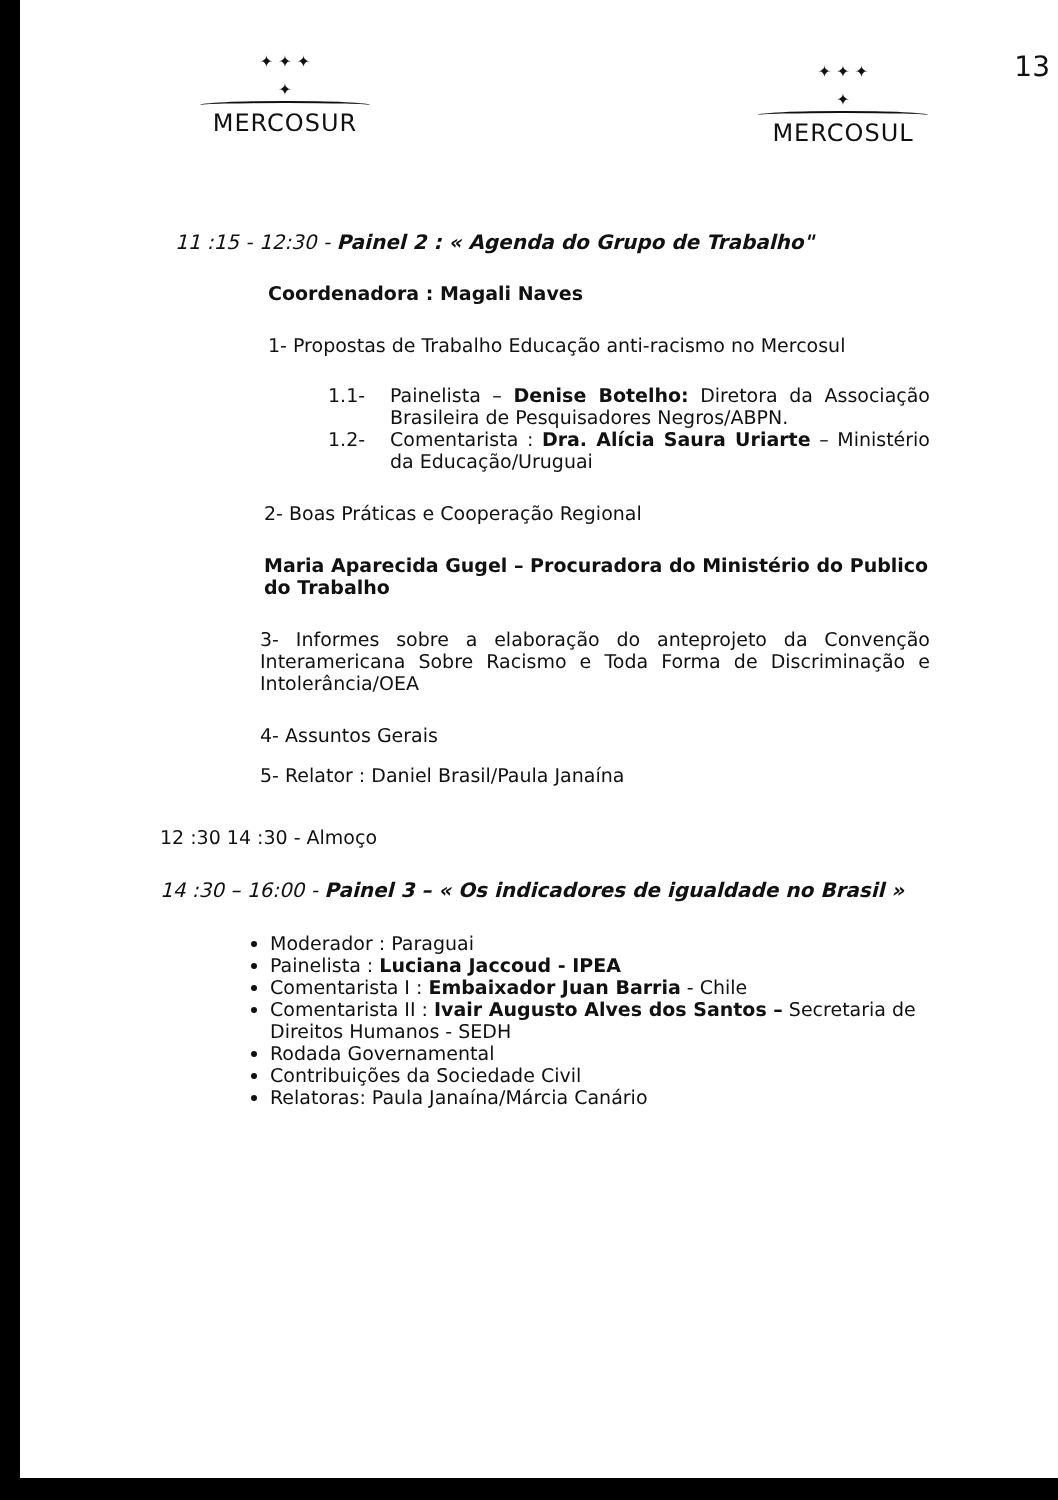13
✦ ✦ ✦
✦
MERCOSUR
✦ ✦ ✦
✦
MERCOSUL
11 :15 - 12:30 - Painel 2 : « Agenda do Grupo de Trabalho"
Coordenadora : Magali Naves
1- Propostas de Trabalho Educação anti-racismo no Mercosul
1.1- Painelista – Denise Botelho: Diretora da Associação Brasileira de Pesquisadores Negros/ABPN.
1.2- Comentarista : Dra. Alícia Saura Uriarte – Ministério da Educação/Uruguai
2- Boas Práticas e Cooperação Regional
Maria Aparecida Gugel – Procuradora do Ministério do Publico do Trabalho
3- Informes sobre a elaboração do anteprojeto da Convenção Interamericana Sobre Racismo e Toda Forma de Discriminação e Intolerância/OEA
4- Assuntos Gerais
5- Relator : Daniel Brasil/Paula Janaína
12 :30 14 :30 - Almoço
14 :30 – 16:00 - Painel 3 – « Os indicadores de igualdade no Brasil »
Moderador : Paraguai
Painelista : Luciana Jaccoud - IPEA
Comentarista I : Embaixador Juan Barria - Chile
Comentarista II : Ivair Augusto Alves dos Santos – Secretaria de Direitos Humanos - SEDH
Rodada Governamental
Contribuições da Sociedade Civil
Relatoras: Paula Janaína/Márcia Canário